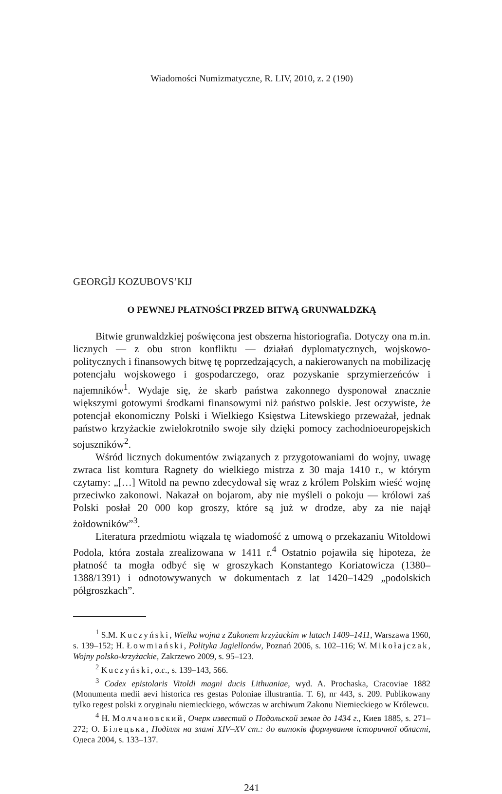Wiadomości Numizmatyczne, R. LIV, 2010, z. 2 (190)
GEORGÌJ KOZUBOVS’KIJ
O PEWNEJ PŁATNOŚCI PRZED BITWĄ GRUNWALDZKĄ
Bitwie grunwaldzkiej poświęcona jest obszerna historiografia. Dotyczy ona m.in. licznych — z obu stron konfliktu — działań dyplomatycznych, wojskowo-politycznych i finansowych bitwę tę poprzedzających, a nakierowanych na mobilizację potencjału wojskowego i gospodarczego, oraz pozyskanie sprzymierzeńców i najemników<sup>1</sup>. Wydaje się, że skarb państwa zakonnego dysponował znacznie większymi gotowymi środkami finansowymi niż państwo polskie. Jest oczywiste, że potencjał ekonomiczny Polski i Wielkiego Księstwa Litewskiego przeważał, jednak państwo krzyżackie zwielokrotniło swoje siły dzięki pomocy zachodnioeuropejskich sojuszników<sup>2</sup>.
Wśród licznych dokumentów związanych z przygotowaniami do wojny, uwagę zwraca list komtura Ragnety do wielkiego mistrza z 30 maja 1410 r., w którym czytamy: „[…] Witold na pewno zdecydował się wraz z królem Polskim wieść wojnę przeciwko zakonowi. Nakazał on bojarom, aby nie myśleli o pokoju — królowi zaś Polski posłał 20 000 kop groszy, które są już w drodze, aby za nie najął żołdowników”<sup>3</sup>.
Literatura przedmiotu wiązała tę wiadomość z umową o przekazaniu Witoldowi Podola, która została zrealizowana w 1411 r.<sup>4</sup> Ostatnio pojawiła się hipoteza, że płatność ta mogła odbyć się w groszykach Konstantego Koriatowicza (1380–1388/1391) i odnotowywanych w dokumentach z lat 1420–1429 „podolskich półgroszkach”.
<sup>1</sup> S.M. Kuczyński, Wielka wojna z Zakonem krzyżackim w latach 1409–1411, Warszawa 1960, s. 139–152; H. Łowmiański, Polityka Jagiellonów, Poznań 2006, s. 102–116; W. Mikołajczak, Wojny polsko-krzyżackie, Zakrzewo 2009, s. 95–123.
<sup>2</sup> Kuczyński, o.c., s. 139–143, 566.
<sup>3</sup> Codex epistolaris Vitoldi magni ducis Lithuaniae, wyd. A. Prochaska, Cracoviae 1882 (Monumenta medii aevi historica res gestas Poloniae illustrantia. T. 6), nr 443, s. 209. Publikowany tylko regest polski z oryginału niemieckiego, wówczas w archiwum Zakonu Niemieckiego w Królewcu.
<sup>4</sup> Н. Молчановский, Очерк известий о Подольской земле до 1434 г., Киев 1885, s. 271–272; О. Білецька, Поділля на зламі XIV–XV ст.: до витоків формування історичної області, Одеса 2004, s. 133–137.
241